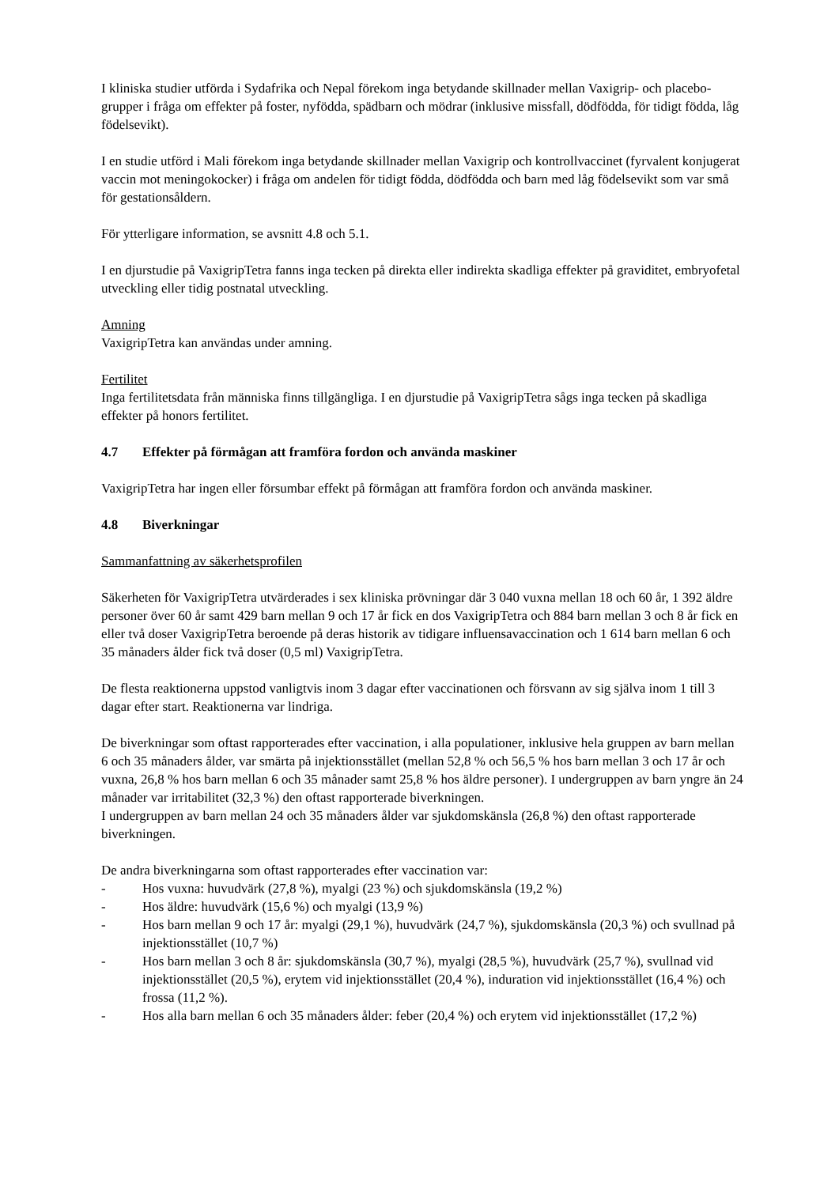I kliniska studier utförda i Sydafrika och Nepal förekom inga betydande skillnader mellan Vaxigrip- och placebo-grupper i fråga om effekter på foster, nyfödda, spädbarn och mödrar (inklusive missfall, dödfödda, för tidigt födda, låg födelsevikt).
I en studie utförd i Mali förekom inga betydande skillnader mellan Vaxigrip och kontrollvaccinet (fyrvalent konjugerat vaccin mot meningokocker) i fråga om andelen för tidigt födda, dödfödda och barn med låg födelsevikt som var små för gestationsåldern.
För ytterligare information, se avsnitt 4.8 och 5.1.
I en djurstudie på VaxigripTetra fanns inga tecken på direkta eller indirekta skadliga effekter på graviditet, embryofetal utveckling eller tidig postnatal utveckling.
Amning
VaxigripTetra kan användas under amning.
Fertilitet
Inga fertilitetsdata från människa finns tillgängliga. I en djurstudie på VaxigripTetra sågs inga tecken på skadliga effekter på honors fertilitet.
4.7 Effekter på förmågan att framföra fordon och använda maskiner
VaxigripTetra har ingen eller försumbar effekt på förmågan att framföra fordon och använda maskiner.
4.8 Biverkningar
Sammanfattning av säkerhetsprofilen
Säkerheten för VaxigripTetra utvärderades i sex kliniska prövningar där 3 040 vuxna mellan 18 och 60 år, 1 392 äldre personer över 60 år samt 429 barn mellan 9 och 17 år fick en dos VaxigripTetra och 884 barn mellan 3 och 8 år fick en eller två doser VaxigripTetra beroende på deras historik av tidigare influensavaccination och 1 614 barn mellan 6 och 35 månaders ålder fick två doser (0,5 ml) VaxigripTetra.
De flesta reaktionerna uppstod vanligtvis inom 3 dagar efter vaccinationen och försvann av sig själva inom 1 till 3 dagar efter start. Reaktionerna var lindriga.
De biverkningar som oftast rapporterades efter vaccination, i alla populationer, inklusive hela gruppen av barn mellan 6 och 35 månaders ålder, var smärta på injektionsstället (mellan 52,8 % och 56,5 % hos barn mellan 3 och 17 år och vuxna, 26,8 % hos barn mellan 6 och 35 månader samt 25,8 % hos äldre personer). I undergruppen av barn yngre än 24 månader var irritabilitet (32,3 %) den oftast rapporterade biverkningen.
I undergruppen av barn mellan 24 och 35 månaders ålder var sjukdomskänsla (26,8 %) den oftast rapporterade biverkningen.
De andra biverkningarna som oftast rapporterades efter vaccination var:
- Hos vuxna: huvudvärk (27,8 %), myalgi (23 %) och sjukdomskänsla (19,2 %)
- Hos äldre: huvudvärk (15,6 %) och myalgi (13,9 %)
- Hos barn mellan 9 och 17 år: myalgi (29,1 %), huvudvärk (24,7 %), sjukdomskänsla (20,3 %) och svullnad på injektionsstället (10,7 %)
- Hos barn mellan 3 och 8 år: sjukdomskänsla (30,7 %), myalgi (28,5 %), huvudvärk (25,7 %), svullnad vid injektionsstället (20,5 %), erytem vid injektionsstället (20,4 %), induration vid injektionsstället (16,4 %) och frossa (11,2 %).
- Hos alla barn mellan 6 och 35 månaders ålder: feber (20,4 %) och erytem vid injektionsstället (17,2 %)